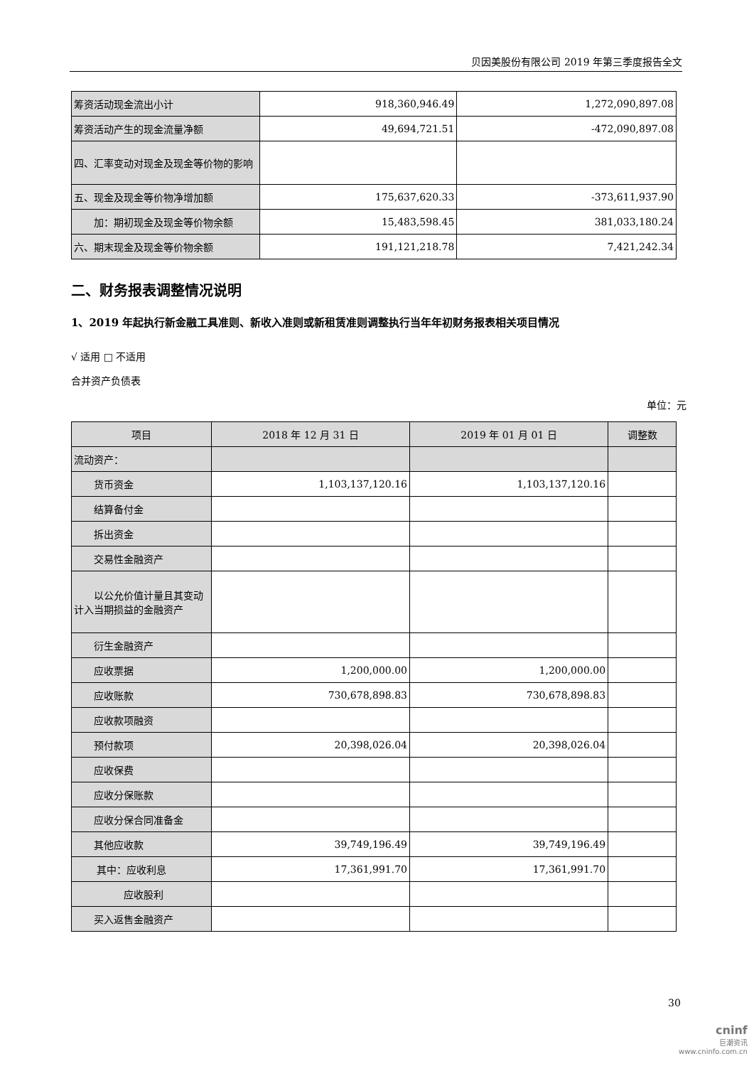贝因美股份有限公司 2019 年第三季度报告全文
| 筹资活动现金流出小计 | 918,360,946.49 | 1,272,090,897.08 |
| 筹资活动产生的现金流量净额 | 49,694,721.51 | -472,090,897.08 |
| 四、汇率变动对现金及现金等价物的影响 | | |
| 五、现金及现金等价物净增加额 | 175,637,620.33 | -373,611,937.90 |
| 加：期初现金及现金等价物余额 | 15,483,598.45 | 381,033,180.24 |
| 六、期末现金及现金等价物余额 | 191,121,218.78 | 7,421,242.34 |
二、财务报表调整情况说明
1、2019 年起执行新金融工具准则、新收入准则或新租赁准则调整执行当年年初财务报表相关项目情况
√ 适用 □ 不适用
合并资产负债表
单位：元
| 项目 | 2018 年 12 月 31 日 | 2019 年 01 月 01 日 | 调整数 |
| --- | --- | --- | --- |
| 流动资产： | | | |
| 货币资金 | 1,103,137,120.16 | 1,103,137,120.16 | |
| 结算备付金 | | | |
| 拆出资金 | | | |
| 交易性金融资产 | | | |
| 以公允价值计量且其变动计入当期损益的金融资产 | | | |
| 衍生金融资产 | | | |
| 应收票据 | 1,200,000.00 | 1,200,000.00 | |
| 应收账款 | 730,678,898.83 | 730,678,898.83 | |
| 应收款项融资 | | | |
| 预付款项 | 20,398,026.04 | 20,398,026.04 | |
| 应收保费 | | | |
| 应收分保账款 | | | |
| 应收分保合同准备金 | | | |
| 其他应收款 | 39,749,196.49 | 39,749,196.49 | |
| 其中：应收利息 | 17,361,991.70 | 17,361,991.70 | |
| 应收股利 | | | |
| 买入返售金融资产 | | | |
30
cninf
巨潮资讯
www.cninfo.com.cn